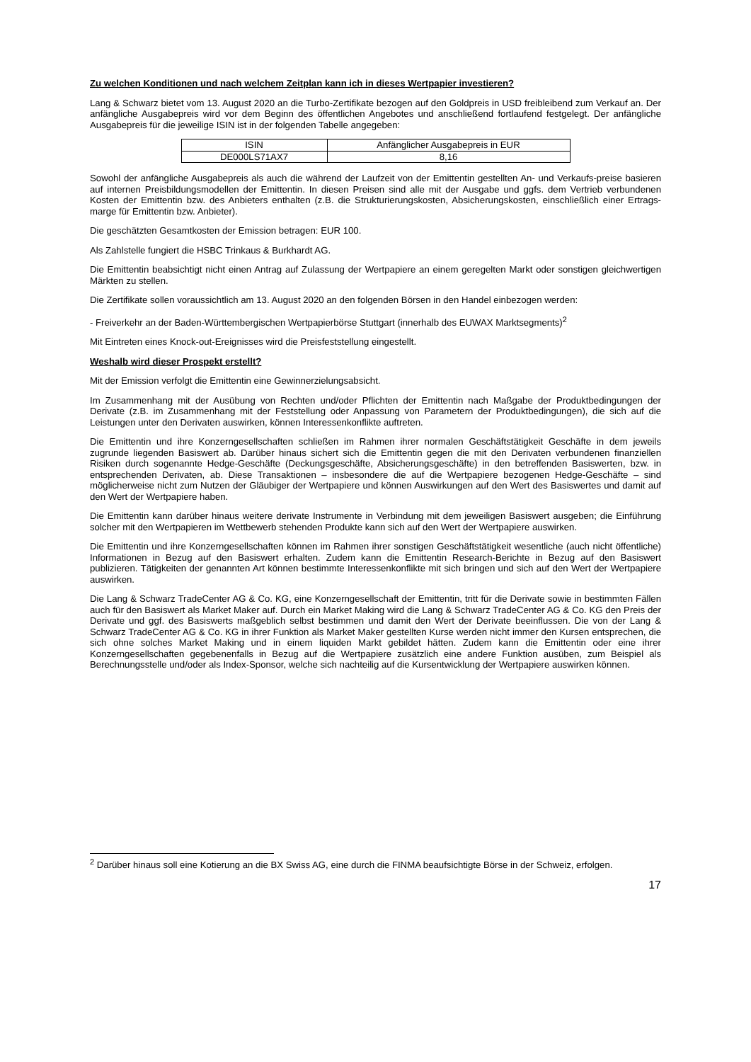Zu welchen Konditionen und nach welchem Zeitplan kann ich in dieses Wertpapier investieren?
Lang & Schwarz bietet vom 13. August 2020 an die Turbo-Zertifikate bezogen auf den Goldpreis in USD freibleibend zum Verkauf an. Der anfängliche Ausgabepreis wird vor dem Beginn des öffentlichen Angebotes und anschließend fortlaufend festgelegt. Der anfängliche Ausgabepreis für die jeweilige ISIN ist in der folgenden Tabelle angegeben:
| ISIN | Anfänglicher Ausgabepreis in EUR |
| DE000LS71AX7 | 8,16 |
Sowohl der anfängliche Ausgabepreis als auch die während der Laufzeit von der Emittentin gestellten An- und Verkaufs-preise basieren auf internen Preisbildungsmodellen der Emittentin. In diesen Preisen sind alle mit der Ausgabe und ggfs. dem Vertrieb verbundenen Kosten der Emittentin bzw. des Anbieters enthalten (z.B. die Strukturierungskosten, Absicherungskosten, einschließlich einer Ertrags-marge für Emittentin bzw. Anbieter).
Die geschätzten Gesamtkosten der Emission betragen: EUR 100.
Als Zahlstelle fungiert die HSBC Trinkaus & Burkhardt AG.
Die Emittentin beabsichtigt nicht einen Antrag auf Zulassung der Wertpapiere an einem geregelten Markt oder sonstigen gleichwertigen Märkten zu stellen.
Die Zertifikate sollen voraussichtlich am 13. August 2020 an den folgenden Börsen in den Handel einbezogen werden:
- Freiverkehr an der Baden-Württembergischen Wertpapierbörse Stuttgart (innerhalb des EUWAX Marktsegments)<sup>2</sup>
Mit Eintreten eines Knock-out-Ereignisses wird die Preisfeststellung eingestellt.
Weshalb wird dieser Prospekt erstellt?
Mit der Emission verfolgt die Emittentin eine Gewinnerzielungsabsicht.
Im Zusammenhang mit der Ausübung von Rechten und/oder Pflichten der Emittentin nach Maßgabe der Produktbedingungen der Derivate (z.B. im Zusammenhang mit der Feststellung oder Anpassung von Parametern der Produktbedingungen), die sich auf die Leistungen unter den Derivaten auswirken, können Interessenkonflikte auftreten.
Die Emittentin und ihre Konzerngesellschaften schließen im Rahmen ihrer normalen Geschäftstätigkeit Geschäfte in dem jeweils zugrunde liegenden Basiswert ab. Darüber hinaus sichert sich die Emittentin gegen die mit den Derivaten verbundenen finanziellen Risiken durch sogenannte Hedge-Geschäfte (Deckungsgeschäfte, Absicherungsgeschäfte) in den betreffenden Basiswerten, bzw. in entsprechenden Derivaten, ab. Diese Transaktionen – insbesondere die auf die Wertpapiere bezogenen Hedge-Geschäfte – sind möglicherweise nicht zum Nutzen der Gläubiger der Wertpapiere und können Auswirkungen auf den Wert des Basiswertes und damit auf den Wert der Wertpapiere haben.
Die Emittentin kann darüber hinaus weitere derivate Instrumente in Verbindung mit dem jeweiligen Basiswert ausgeben; die Einführung solcher mit den Wertpapieren im Wettbewerb stehenden Produkte kann sich auf den Wert der Wertpapiere auswirken.
Die Emittentin und ihre Konzerngesellschaften können im Rahmen ihrer sonstigen Geschäftstätigkeit wesentliche (auch nicht öffentliche) Informationen in Bezug auf den Basiswert erhalten. Zudem kann die Emittentin Research-Berichte in Bezug auf den Basiswert publizieren. Tätigkeiten der genannten Art können bestimmte Interessenkonflikte mit sich bringen und sich auf den Wert der Wertpapiere auswirken.
Die Lang & Schwarz TradeCenter AG & Co. KG, eine Konzerngesellschaft der Emittentin, tritt für die Derivate sowie in bestimmten Fällen auch für den Basiswert als Market Maker auf. Durch ein Market Making wird die Lang & Schwarz TradeCenter AG & Co. KG den Preis der Derivate und ggf. des Basiswerts maßgeblich selbst bestimmen und damit den Wert der Derivate beeinflussen. Die von der Lang & Schwarz TradeCenter AG & Co. KG in ihrer Funktion als Market Maker gestellten Kurse werden nicht immer den Kursen entsprechen, die sich ohne solches Market Making und in einem liquiden Markt gebildet hätten. Zudem kann die Emittentin oder eine ihrer Konzerngesellschaften gegebenenfalls in Bezug auf die Wertpapiere zusätzlich eine andere Funktion ausüben, zum Beispiel als Berechnungsstelle und/oder als Index-Sponsor, welche sich nachteilig auf die Kursentwicklung der Wertpapiere auswirken können.
<sup>2</sup> Darüber hinaus soll eine Kotierung an die BX Swiss AG, eine durch die FINMA beaufsichtigte Börse in der Schweiz, erfolgen.
17